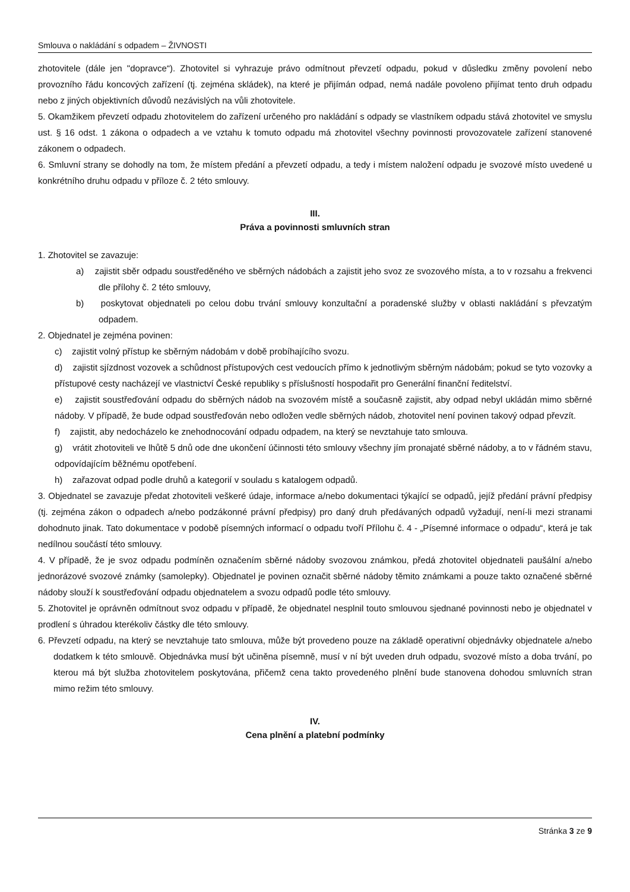Smlouva o nakládání s odpadem – ŽIVNOSTI
zhotovitele (dále jen "dopravce“). Zhotovitel si vyhrazuje právo odmítnout převzetí odpadu, pokud v důsledku změny povolení nebo provozního řádu koncových zařízení (tj. zejména skládek), na které je přijímán odpad, nemá nadále povoleno přijímat tento druh odpadu nebo z jiných objektivních důvodů nezávislých na vůli zhotovitele.
5. Okamžikem převzetí odpadu zhotovitelem do zařízení určeného pro nakládání s odpady se vlastníkem odpadu stává zhotovitel ve smyslu ust. § 16 odst. 1 zákona o odpadech a ve vztahu k tomuto odpadu má zhotovitel všechny povinnosti provozovatele zařízení stanovené zákonem o odpadech.
6. Smluvní strany se dohodly na tom, že místem předání a převzetí odpadu, a tedy i místem naložení odpadu je svozové místo uvedené u konkrétního druhu odpadu v příloze č. 2 této smlouvy.
III.
Práva a povinnosti smluvních stran
1. Zhotovitel se zavazuje:
a) zajistit sběr odpadu soustředěného ve sběrných nádobách a zajistit jeho svoz ze svozového místa, a to v rozsahu a frekvenci dle přílohy č. 2 této smlouvy,
b) poskytovat objednateli po celou dobu trvání smlouvy konzultační a poradenské služby v oblasti nakládání s převzatým odpadem.
2. Objednatel je zejména povinen:
c) zajistit volný přístup ke sběrným nádobám v době probíhajícího svozu.
d) zajistit sjízdnost vozovek a schůdnost přístupových cest vedoucích přímo k jednotlivým sběrným nádobám; pokud se tyto vozovky a přístupové cesty nacházejí ve vlastnictví České republiky s příslušností hospodařit pro Generální finanční ředitelství.
e) zajistit soustřeďování odpadu do sběrných nádob na svozovém místě a současně zajistit, aby odpad nebyl ukládán mimo sběrné nádoby. V případě, že bude odpad soustřeďován nebo odložen vedle sběrných nádob, zhotovitel není povinen takový odpad převzít.
f) zajistit, aby nedocházelo ke znehodnocování odpadu odpadem, na který se nevztahuje tato smlouva.
g) vrátit zhotoviteli ve lhůtě 5 dnů ode dne ukončení účinnosti této smlouvy všechny jím pronajaté sběrné nádoby, a to v řádném stavu, odpovídajícím běžnému opotřebení.
h) zařazovat odpad podle druhů a kategorií v souladu s katalogem odpadů.
3. Objednatel se zavazuje předat zhotoviteli veškeré údaje, informace a/nebo dokumentaci týkající se odpadů, jejíž předání právní předpisy (tj. zejména zákon o odpadech a/nebo podzákonné právní předpisy) pro daný druh předávaných odpadů vyžadují, není-li mezi stranami dohodnuto jinak. Tato dokumentace v podobě písemných informací o odpadu tvoří Přílohu č. 4 - „Písemné informace o odpadu“, která je tak nedílnou součástí této smlouvy.
4. V případě, že je svoz odpadu podmíněn označením sběrné nádoby svozovou známkou, předá zhotovitel objednateli paušální a/nebo jednorázové svozové známky (samolepky). Objednatel je povinen označit sběrné nádoby těmito známkami a pouze takto označené sběrné nádoby slouží k soustřeďování odpadu objednatelem a svozu odpadů podle této smlouvy.
5. Zhotovitel je oprávněn odmítnout svoz odpadu v případě, že objednatel nesplnil touto smlouvou sjednané povinnosti nebo je objednatel v prodlení s úhradou kterékoliv částky dle této smlouvy.
6. Převzetí odpadu, na který se nevztahuje tato smlouva, může být provedeno pouze na základě operativní objednávky objednatele a/nebo dodatkem k této smlouvě. Objednávka musí být učiněna písemně, musí v ní být uveden druh odpadu, svozové místo a doba trvání, po kterou má být služba zhotovitelem poskytována, přičemž cena takto provedeného plnění bude stanovena dohodou smluvních stran mimo režim této smlouvy.
IV.
Cena plnění a platební podmínky
Stránka 3 ze 9